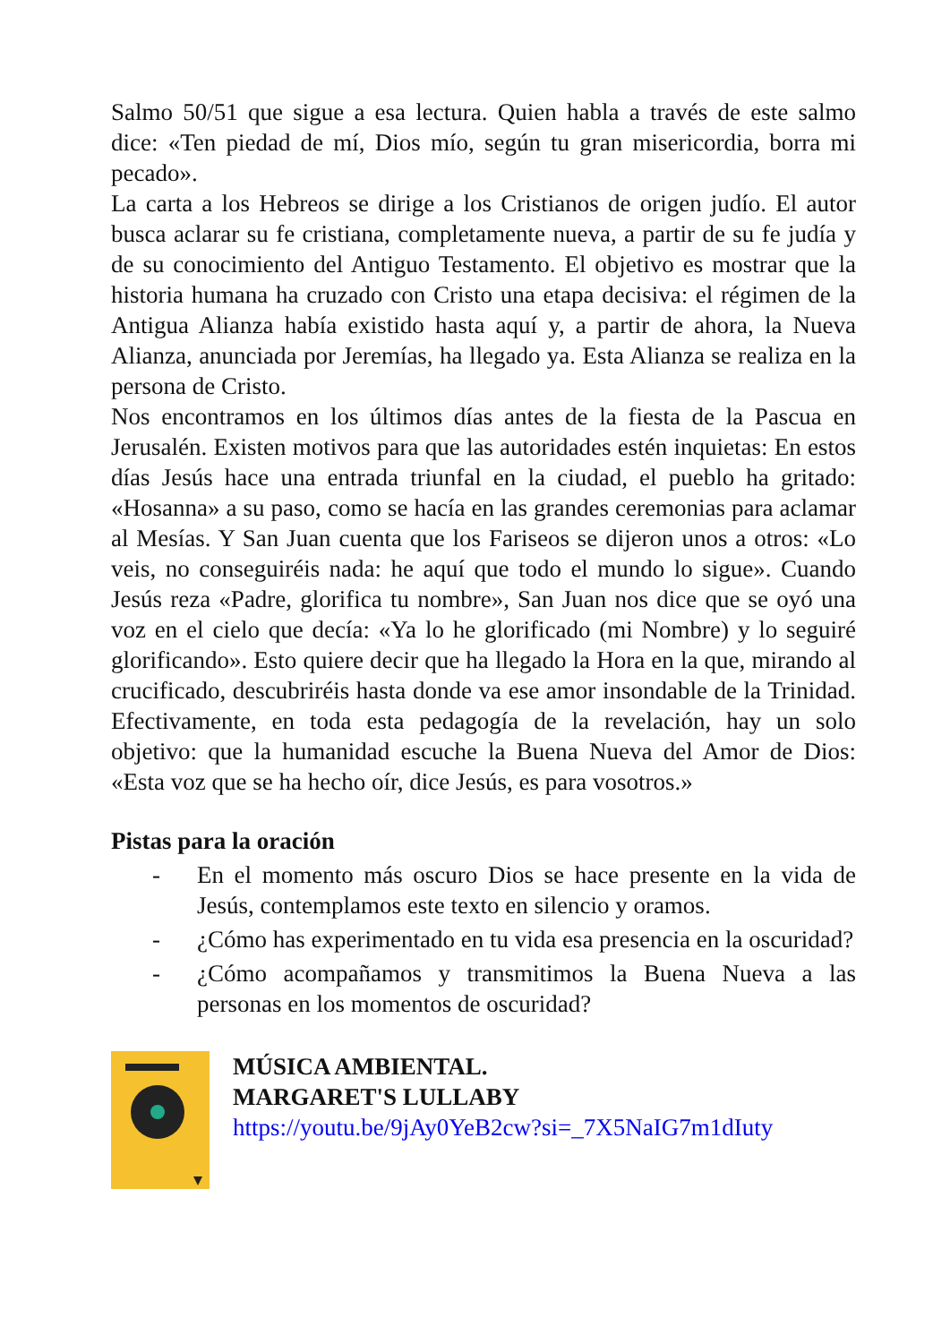Salmo 50/51 que sigue a esa lectura. Quien habla a través de este salmo dice: «Ten piedad de mí, Dios mío, según tu gran misericordia, borra mi pecado».
La carta a los Hebreos se dirige a los Cristianos de origen judío. El autor busca aclarar su fe cristiana, completamente nueva, a partir de su fe judía y de su conocimiento del Antiguo Testamento. El objetivo es mostrar que la historia humana ha cruzado con Cristo una etapa decisiva: el régimen de la Antigua Alianza había existido hasta aquí y, a partir de ahora, la Nueva Alianza, anunciada por Jeremías, ha llegado ya. Esta Alianza se realiza en la persona de Cristo.
Nos encontramos en los últimos días antes de la fiesta de la Pascua en Jerusalén. Existen motivos para que las autoridades estén inquietas: En estos días Jesús hace una entrada triunfal en la ciudad, el pueblo ha gritado: «Hosanna» a su paso, como se hacía en las grandes ceremonias para aclamar al Mesías. Y San Juan cuenta que los Fariseos se dijeron unos a otros: «Lo veis, no conseguiréis nada: he aquí que todo el mundo lo sigue». Cuando Jesús reza «Padre, glorifica tu nombre», San Juan nos dice que se oyó una voz en el cielo que decía: «Ya lo he glorificado (mi Nombre) y lo seguiré glorificando». Esto quiere decir que ha llegado la Hora en la que, mirando al crucificado, descubriréis hasta donde va ese amor insondable de la Trinidad. Efectivamente, en toda esta pedagogía de la revelación, hay un solo objetivo: que la humanidad escuche la Buena Nueva del Amor de Dios: «Esta voz que se ha hecho oír, dice Jesús, es para vosotros.»
Pistas para la oración
- En el momento más oscuro Dios se hace presente en la vida de Jesús, contemplamos este texto en silencio y oramos.
- ¿Cómo has experimentado en tu vida esa presencia en la oscuridad?
- ¿Cómo acompañamos y transmitimos la Buena Nueva a las personas en los momentos de oscuridad?
MÚSICA AMBIENTAL.
MARGARET'S LULLABY
https://youtu.be/9jAy0YeB2cw?si=_7X5NaIG7m1dIuty